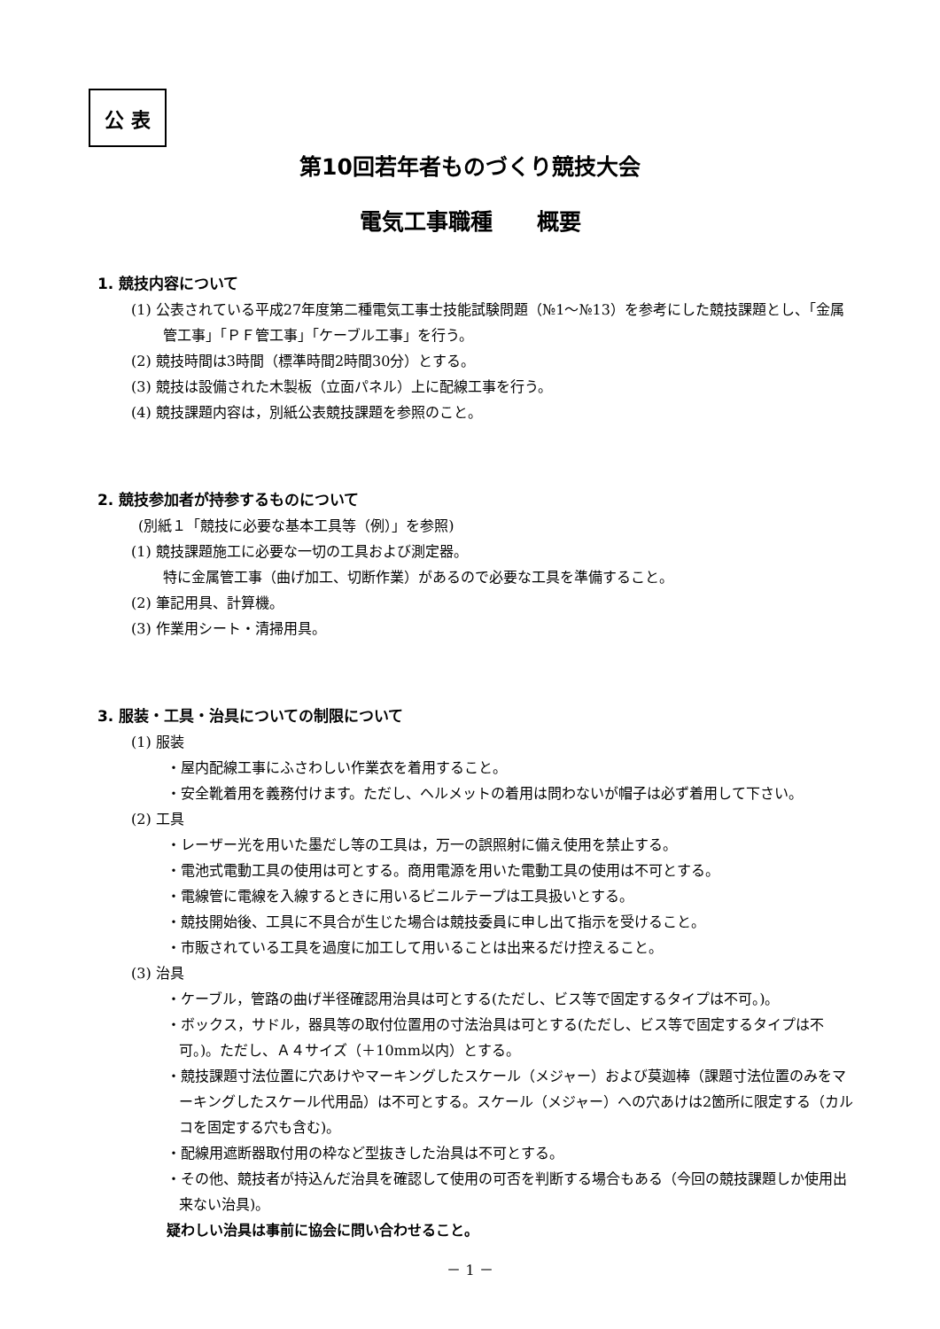公 表
第10回若年者ものづくり競技大会
電気工事職種　　概要
1. 競技内容について
(1) 公表されている平成27年度第二種電気工事士技能試験問題（№1〜№13）を参考にした競技課題とし、「金属管工事」「ＰＦ管工事」「ケーブル工事」を行う。
(2) 競技時間は3時間（標準時間2時間30分）とする。
(3) 競技は設備された木製板（立面パネル）上に配線工事を行う。
(4) 競技課題内容は，別紙公表競技課題を参照のこと。
2. 競技参加者が持参するものについて
(別紙１「競技に必要な基本工具等（例）」を参照)
(1) 競技課題施工に必要な一切の工具および測定器。
特に金属管工事（曲げ加工、切断作業）があるので必要な工具を準備すること。
(2) 筆記用具、計算機。
(3) 作業用シート・清掃用具。
3. 服装・工具・治具についての制限について
(1) 服装
・屋内配線工事にふさわしい作業衣を着用すること。
・安全靴着用を義務付けます。ただし、ヘルメットの着用は問わないが帽子は必ず着用して下さい。
(2) 工具
・レーザー光を用いた墨だし等の工具は，万一の誤照射に備え使用を禁止する。
・電池式電動工具の使用は可とする。商用電源を用いた電動工具の使用は不可とする。
・電線管に電線を入線するときに用いるビニルテープは工具扱いとする。
・競技開始後、工具に不具合が生じた場合は競技委員に申し出て指示を受けること。
・市販されている工具を過度に加工して用いることは出来るだけ控えること。
(3) 治具
・ケーブル，管路の曲げ半径確認用治具は可とする(ただし、ビス等で固定するタイプは不可。)。
・ボックス，サドル，器具等の取付位置用の寸法治具は可とする(ただし、ビス等で固定するタイプは不可。)。ただし、Ａ４サイズ（＋10mm以内）とする。
・競技課題寸法位置に穴あけやマーキングしたスケール（メジャー）および莫迦棒（課題寸法位置のみをマーキングしたスケール代用品）は不可とする。スケール（メジャー）への穴あけは2箇所に限定する（カルコを固定する穴も含む)。
・配線用遮断器取付用の枠など型抜きした治具は不可とする。
・その他、競技者が持込んだ治具を確認して使用の可否を判断する場合もある（今回の競技課題しか使用出来ない治具)。
疑わしい治具は事前に協会に問い合わせること。
－ 1 －